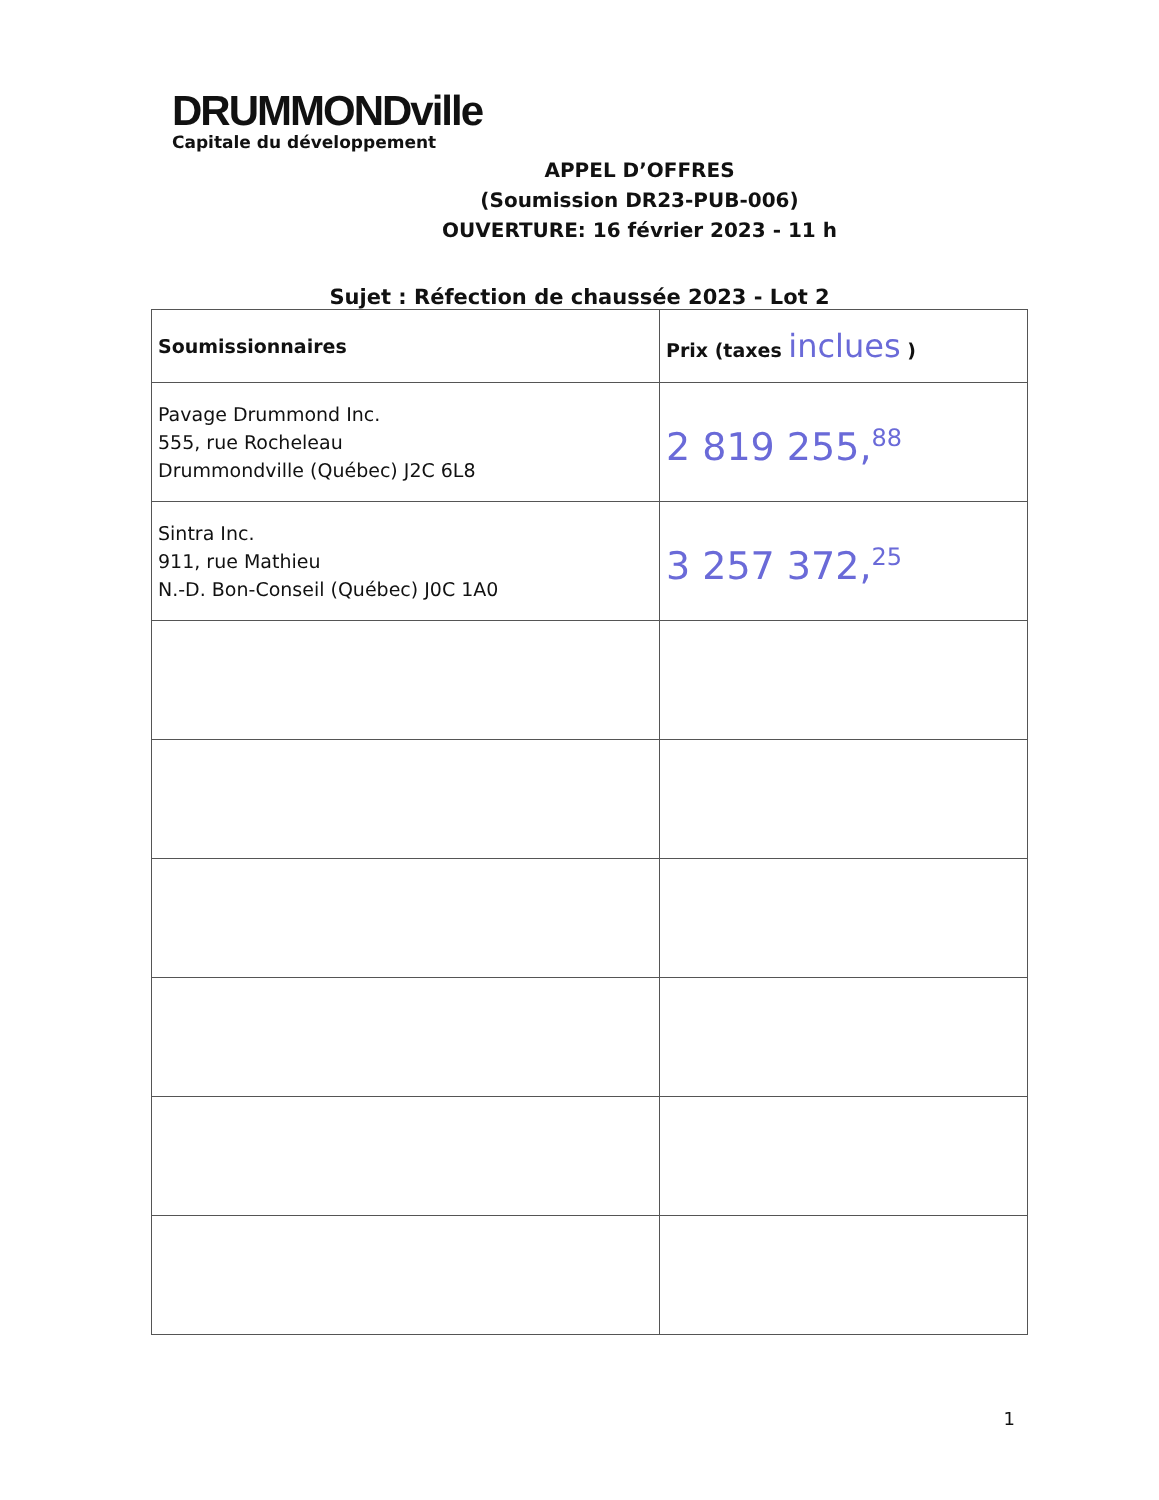DRUMMONDville
Capitale du développement
APPEL D’OFFRES
(Soumission DR23-PUB-006)
OUVERTURE: 16 février 2023 - 11 h
Sujet : Réfection de chaussée 2023 - Lot 2
| Soumissionnaires | Prix (taxes inclues ) |
| --- | --- |
| Pavage Drummond Inc. 555, rue Rocheleau Drummondville (Québec) J2C 6L8 | 2 819 255,<sup>88</sup> |
| Sintra Inc. 911, rue Mathieu N.-D. Bon-Conseil (Québec) J0C 1A0 | 3 257 372,<sup>25</sup> |
1